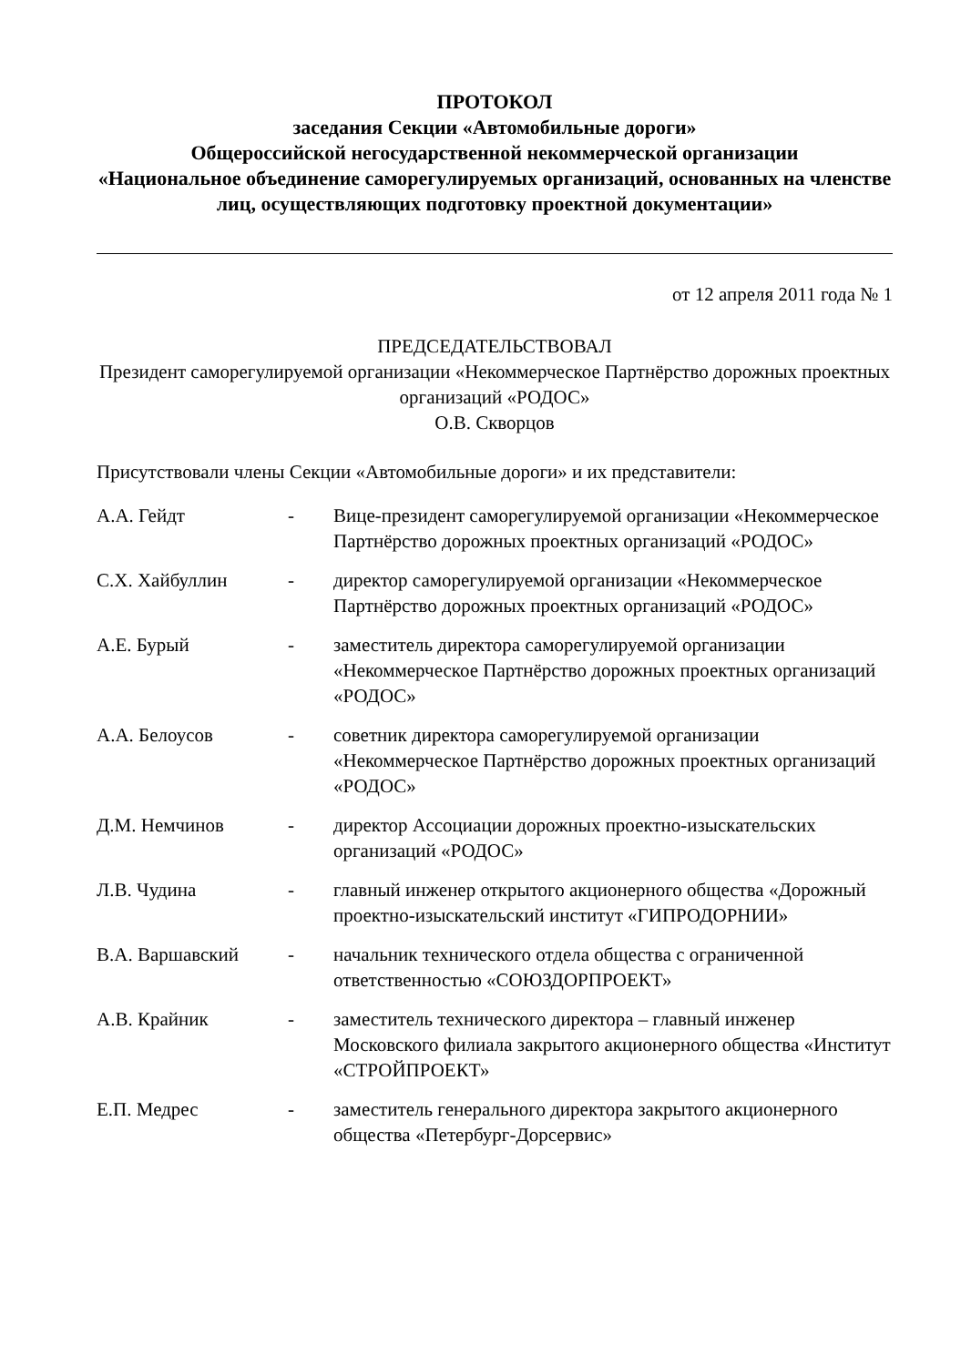ПРОТОКОЛ
заседания Секции «Автомобильные дороги»
Общероссийской негосударственной некоммерческой организации
«Национальное объединение саморегулируемых организаций, основанных на членстве лиц, осуществляющих подготовку проектной документации»
от 12 апреля 2011 года № 1
ПРЕДСЕДАТЕЛЬСТВОВАЛ
Президент саморегулируемой организации «Некоммерческое Партнёрство дорожных проектных организаций «РОДОС»
О.В. Скворцов
Присутствовали члены Секции «Автомобильные дороги» и их представители:
| А.А. Гейдт | - | Вице-президент саморегулируемой организации «Некоммерческое Партнёрство дорожных проектных организаций «РОДОС» |
| С.Х. Хайбуллин | - | директор саморегулируемой организации «Некоммерческое Партнёрство дорожных проектных организаций «РОДОС» |
| А.Е. Бурый | - | заместитель директора саморегулируемой организации «Некоммерческое Партнёрство дорожных проектных организаций «РОДОС» |
| А.А. Белоусов | - | советник директора саморегулируемой организации «Некоммерческое Партнёрство дорожных проектных организаций «РОДОС» |
| Д.М. Немчинов | - | директор Ассоциации дорожных проектно-изыскательских организаций «РОДОС» |
| Л.В. Чудина | - | главный инженер открытого акционерного общества «Дорожный проектно-изыскательский институт «ГИПРОДОРНИИ» |
| В.А. Варшавский | - | начальник технического отдела общества с ограниченной ответственностью «СОЮЗДОРПРОЕКТ» |
| А.В. Крайник | - | заместитель технического директора – главный инженер Московского филиала закрытого акционерного общества «Институт «СТРОЙПРОЕКТ» |
| Е.П. Медрес | - | заместитель генерального директора закрытого акционерного общества «Петербург-Дорсервис» |